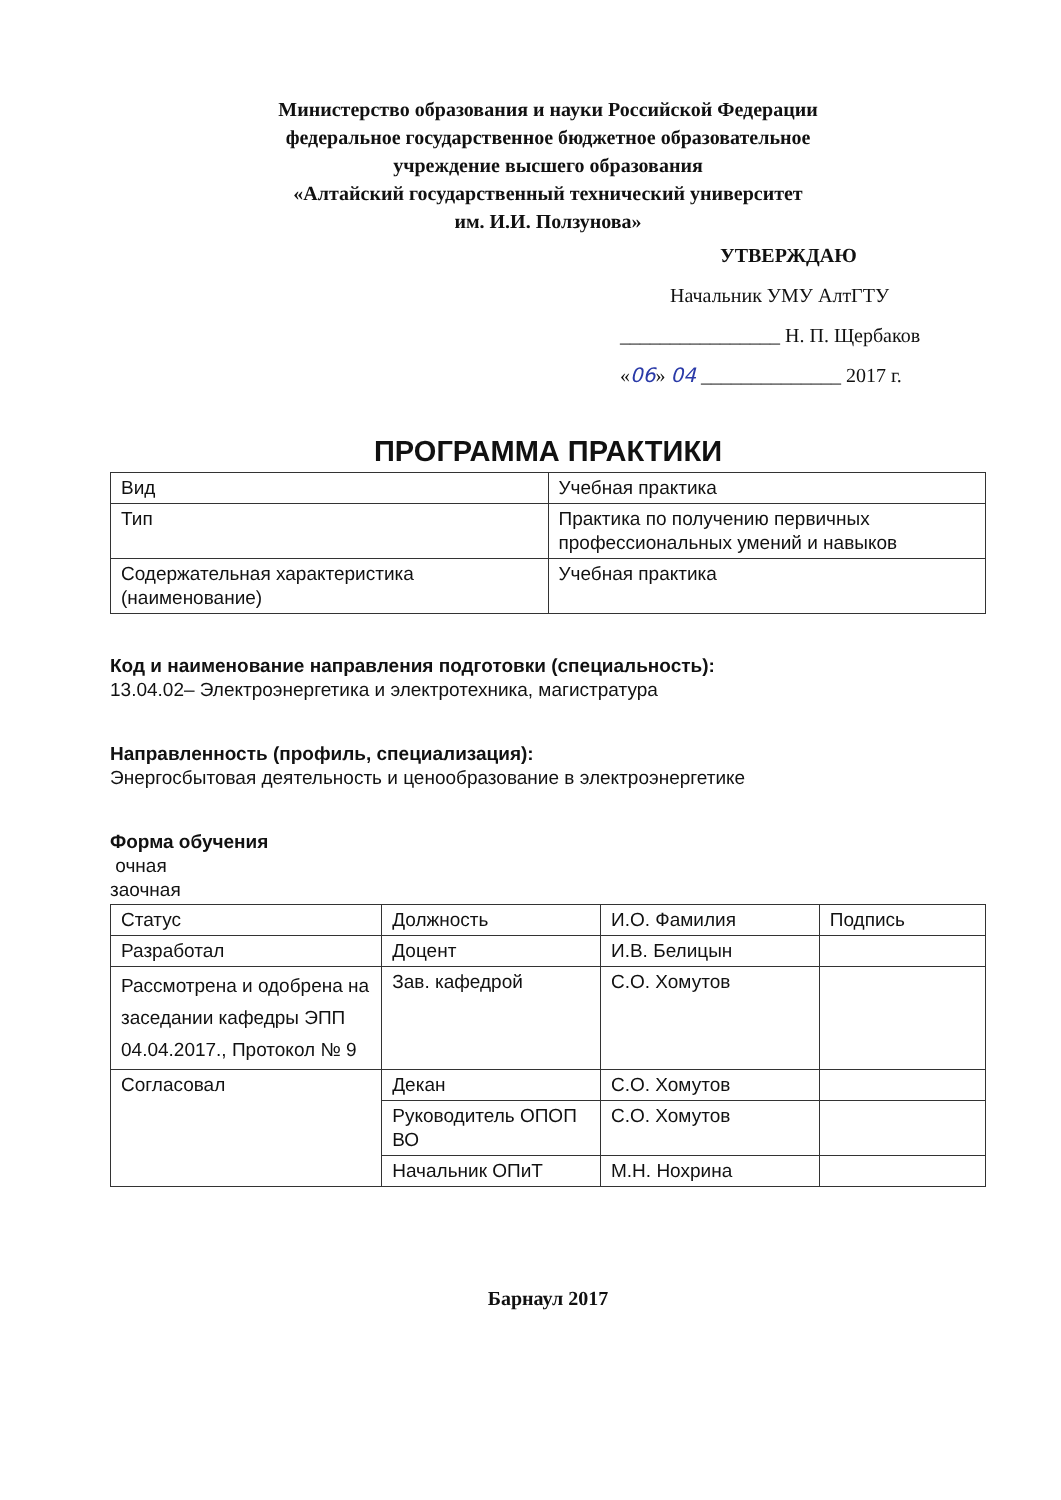Министерство образования и науки Российской Федерации
федеральное государственное бюджетное образовательное
учреждение высшего образования
«Алтайский государственный технический университет
им. И.И. Ползунова»
УТВЕРЖДАЮ
Начальник УМУ АлтГТУ
________________ Н. П. Щербаков
«06» 04 ______________ 2017 г.
ПРОГРАММА ПРАКТИКИ
| Вид | Учебная практика |
| Тип | Практика по получению первичных профессиональных умений и навыков |
| Содержательная характеристика (наименование) | Учебная практика |
Код и наименование направления подготовки (специальность):
13.04.02– Электроэнергетика и электротехника, магистратура
Направленность (профиль, специализация):
Энергосбытовая деятельность и ценообразование в электроэнергетике
Форма обучения
очная
заочная
| Статус | Должность | И.О. Фамилия | Подпись |
| --- | --- | --- | --- |
| Разработал | Доцент | И.В. Белицын | |
| Рассмотрена и одобрена на заседании кафедры ЭПП 04.04.2017., Протокол № 9 | Зав. кафедрой | С.О. Хомутов | |
| Согласовал | Декан | С.О. Хомутов | |
| | Руководитель ОПОП ВО | С.О. Хомутов | |
| | Начальник ОПиТ | М.Н. Нохрина | |
Барнаул 2017